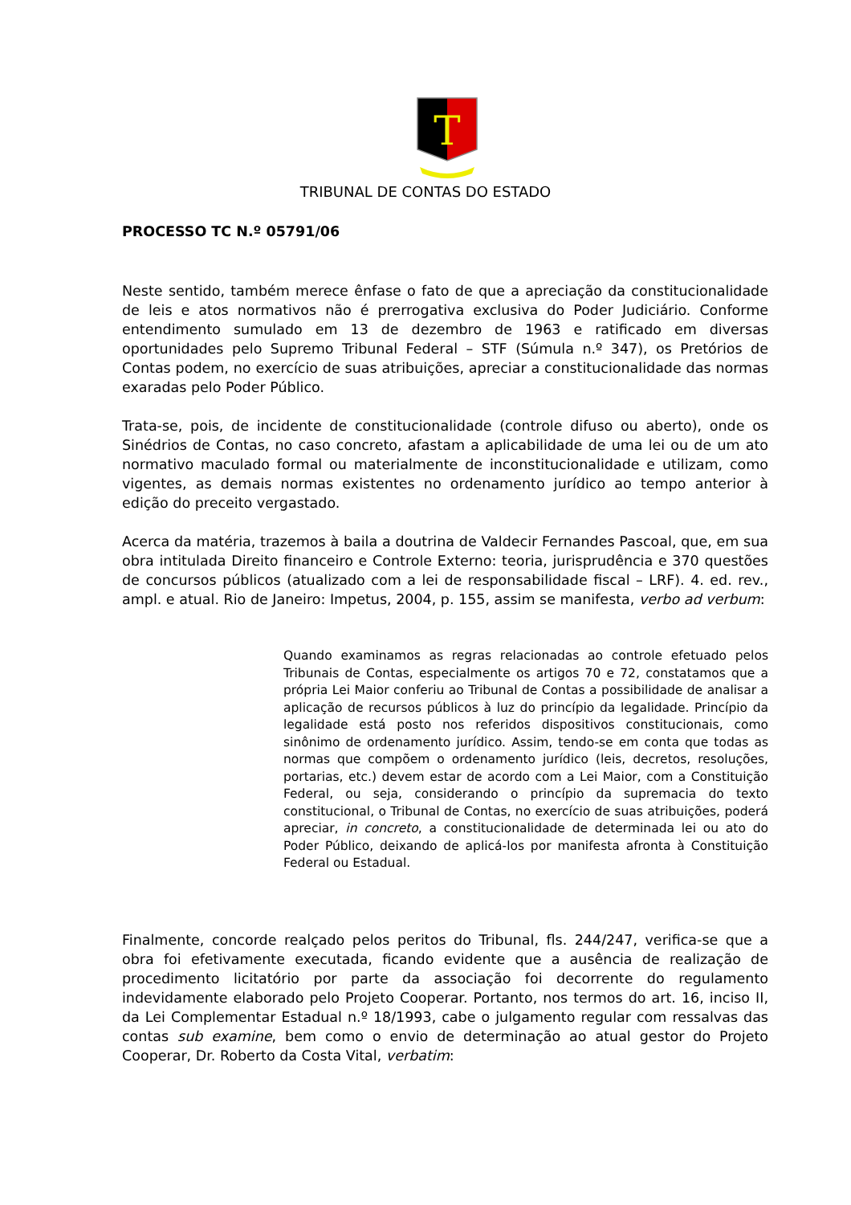T
TRIBUNAL DE CONTAS DO ESTADO
PROCESSO TC N.º 05791/06
Neste sentido, também merece ênfase o fato de que a apreciação da constitucionalidade de leis e atos normativos não é prerrogativa exclusiva do Poder Judiciário. Conforme entendimento sumulado em 13 de dezembro de 1963 e ratificado em diversas oportunidades pelo Supremo Tribunal Federal – STF (Súmula n.º 347), os Pretórios de Contas podem, no exercício de suas atribuições, apreciar a constitucionalidade das normas exaradas pelo Poder Público.
Trata-se, pois, de incidente de constitucionalidade (controle difuso ou aberto), onde os Sinédrios de Contas, no caso concreto, afastam a aplicabilidade de uma lei ou de um ato normativo maculado formal ou materialmente de inconstitucionalidade e utilizam, como vigentes, as demais normas existentes no ordenamento jurídico ao tempo anterior à edição do preceito vergastado.
Acerca da matéria, trazemos à baila a doutrina de Valdecir Fernandes Pascoal, que, em sua obra intitulada Direito financeiro e Controle Externo: teoria, jurisprudência e 370 questões de concursos públicos (atualizado com a lei de responsabilidade fiscal – LRF). 4. ed. rev., ampl. e atual. Rio de Janeiro: Impetus, 2004, p. 155, assim se manifesta, verbo ad verbum:
Quando examinamos as regras relacionadas ao controle efetuado pelos Tribunais de Contas, especialmente os artigos 70 e 72, constatamos que a própria Lei Maior conferiu ao Tribunal de Contas a possibilidade de analisar a aplicação de recursos públicos à luz do princípio da legalidade. Princípio da legalidade está posto nos referidos dispositivos constitucionais, como sinônimo de ordenamento jurídico. Assim, tendo-se em conta que todas as normas que compõem o ordenamento jurídico (leis, decretos, resoluções, portarias, etc.) devem estar de acordo com a Lei Maior, com a Constituição Federal, ou seja, considerando o princípio da supremacia do texto constitucional, o Tribunal de Contas, no exercício de suas atribuições, poderá apreciar, in concreto, a constitucionalidade de determinada lei ou ato do Poder Público, deixando de aplicá-los por manifesta afronta à Constituição Federal ou Estadual.
Finalmente, concorde realçado pelos peritos do Tribunal, fls. 244/247, verifica-se que a obra foi efetivamente executada, ficando evidente que a ausência de realização de procedimento licitatório por parte da associação foi decorrente do regulamento indevidamente elaborado pelo Projeto Cooperar. Portanto, nos termos do art. 16, inciso II, da Lei Complementar Estadual n.º 18/1993, cabe o julgamento regular com ressalvas das contas sub examine, bem como o envio de determinação ao atual gestor do Projeto Cooperar, Dr. Roberto da Costa Vital, verbatim: